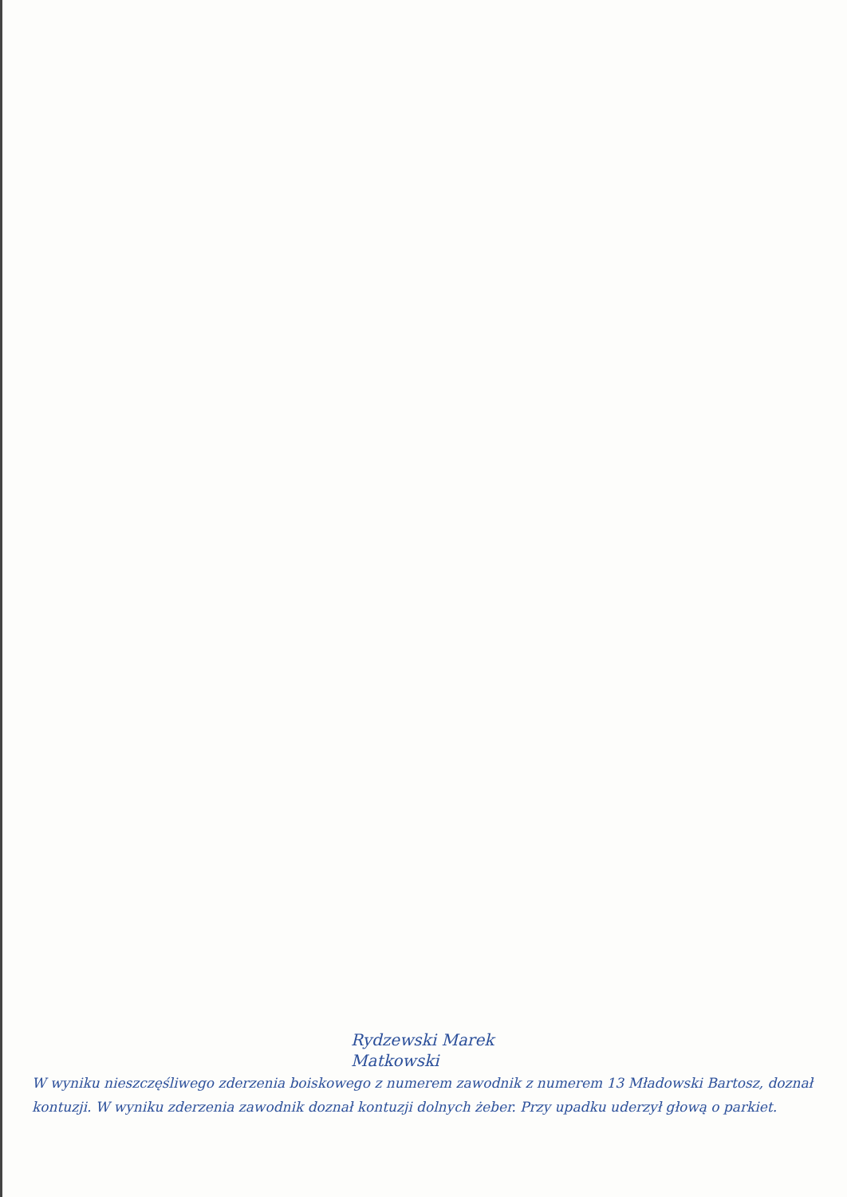Rydzewski Marek
Matkowski
W wyniku nieszczęśliwego zderzenia boiskowego z numerem zawodnik z numerem 13 Mładowski Bartosz, doznał kontuzji. W wyniku zderzenia zawodnik doznał kontuzji dolnych żeber. Przy upadku uderzył głową o parkiet.